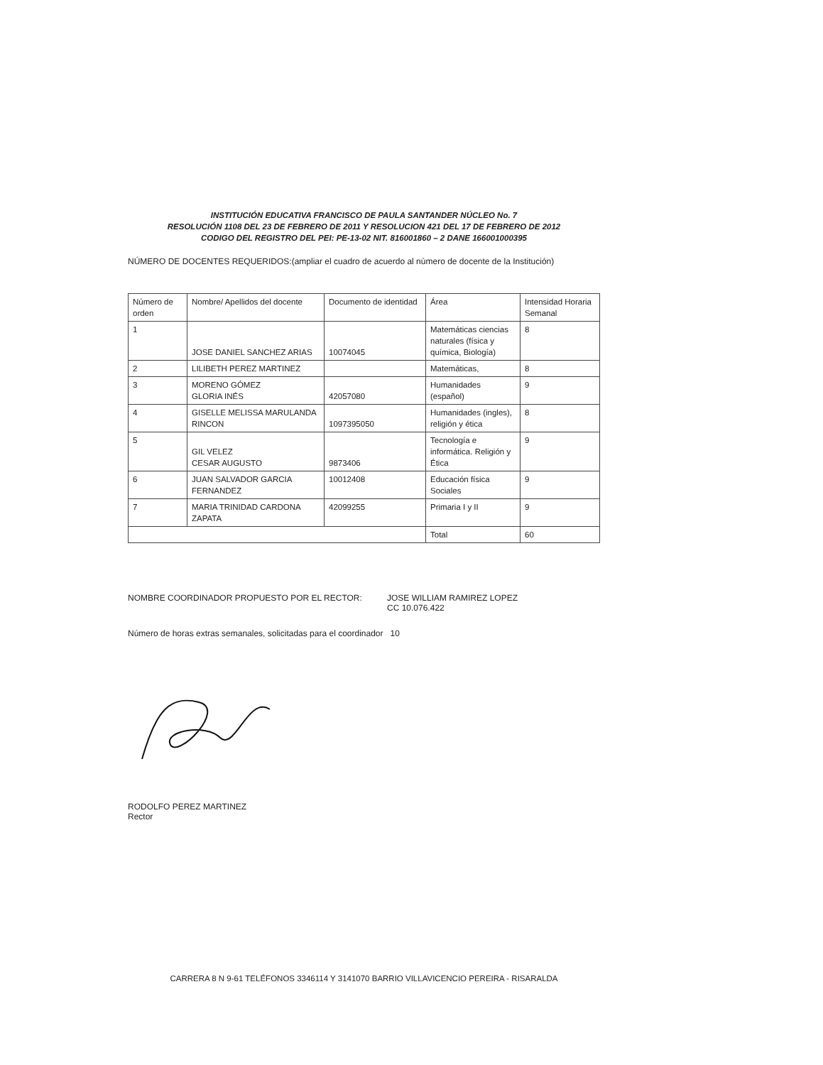INSTITUCIÓN EDUCATIVA FRANCISCO DE PAULA SANTANDER NÚCLEO No. 7
RESOLUCIÓN 1108 DEL 23 DE FEBRERO DE 2011 Y RESOLUCION 421 DEL 17 DE FEBRERO DE 2012
CODIGO DEL REGISTRO DEL PEI: PE-13-02 NIT. 816001860 – 2 DANE 166001000395
NÚMERO DE DOCENTES REQUERIDOS:(ampliar el cuadro de acuerdo al número de docente de la Institución)
| Número de orden | Nombre/ Apellidos del docente | Documento de identidad | Área | Intensidad Horaria Semanal |
| 1 | JOSE DANIEL SANCHEZ ARIAS | 10074045 | Matemáticas ciencias naturales (física y química, Biología) | 8 |
| 2 | LILIBETH PEREZ MARTINEZ | | Matemáticas, | 8 |
| 3 | MORENO GÓMEZ GLORIA INÉS | 42057080 | Humanidades (español) | 9 |
| 4 | GISELLE MELISSA MARULANDA RINCON | 1097395050 | Humanidades (ingles), religión y ética | 8 |
| 5 | GIL VELEZ CESAR AUGUSTO | 9873406 | Tecnología e informática. Religión y Ética | 9 |
| 6 | JUAN SALVADOR GARCIA FERNANDEZ | 10012408 | Educación física Sociales | 9 |
| 7 | MARIA TRINIDAD CARDONA ZAPATA | 42099255 | Primaria I y II | 9 |
| | | | Total | 60 |
NOMBRE COORDINADOR PROPUESTO POR EL RECTOR: JOSE WILLIAM RAMIREZ LOPEZ
CC 10.076.422
Número de horas extras semanales, solicitadas para el coordinador 10
RODOLFO PEREZ MARTINEZ
Rector
CARRERA 8 N 9-61 TELÉFONOS 3346114 Y 3141070 BARRIO VILLAVICENCIO PEREIRA - RISARALDA